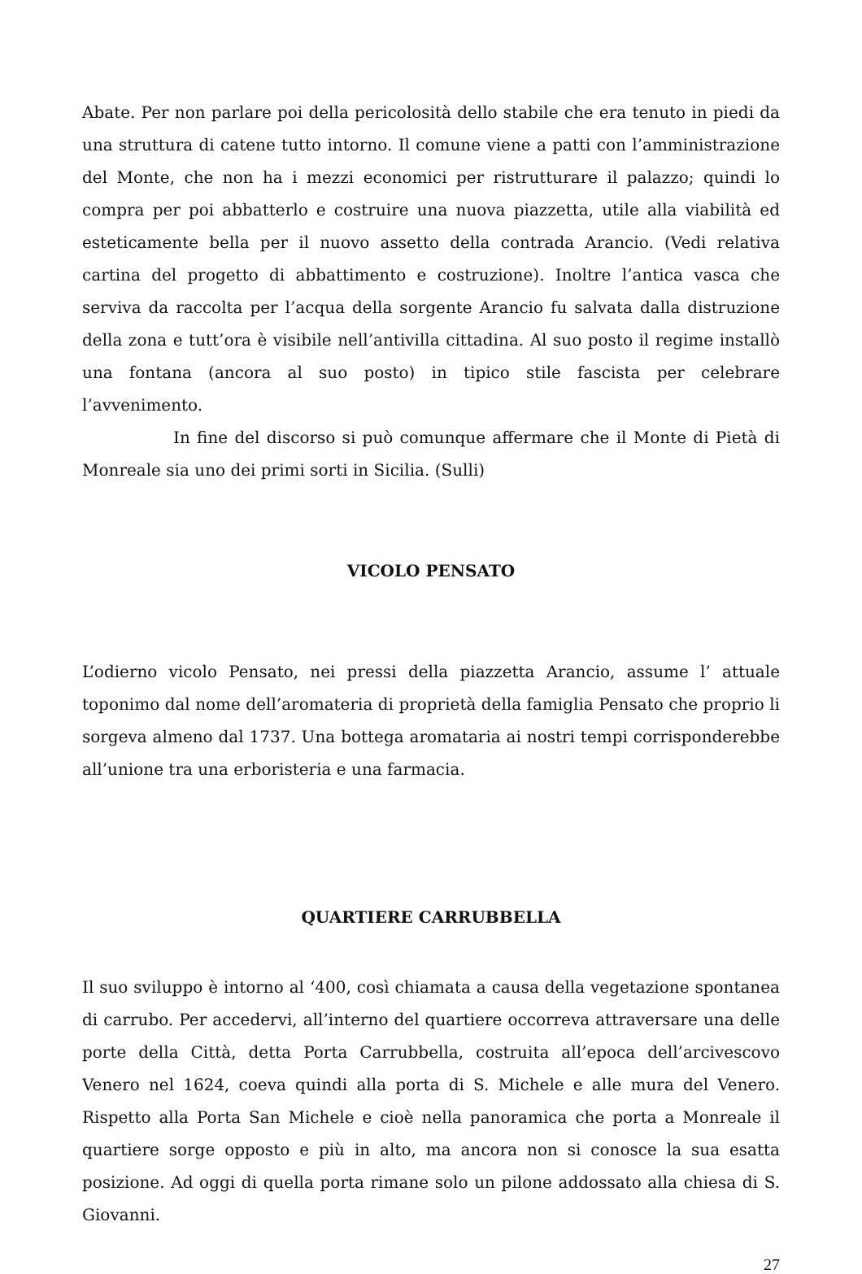Abate. Per non parlare poi della pericolosità dello stabile che era tenuto in piedi da una struttura di catene tutto intorno. Il comune viene a patti con l’amministrazione del Monte, che non ha i mezzi economici per ristrutturare il palazzo; quindi lo compra per poi abbatterlo e costruire una nuova piazzetta, utile alla viabilità ed esteticamente bella per il nuovo assetto della contrada Arancio. (Vedi relativa cartina del progetto di abbattimento e costruzione). Inoltre l’antica vasca che serviva da raccolta per l’acqua della sorgente Arancio fu salvata dalla distruzione della zona e tutt’ora è visibile nell’antivilla cittadina. Al suo posto il regime installò una fontana (ancora al suo posto) in tipico stile fascista per celebrare l’avvenimento.
In fine del discorso si può comunque affermare che il Monte di Pietà di Monreale sia uno dei primi sorti in Sicilia. (Sulli)
VICOLO PENSATO
L’odierno vicolo Pensato, nei pressi della piazzetta Arancio, assume l’ attuale toponimo dal nome dell’aromateria di proprietà della famiglia Pensato che proprio li sorgeva almeno dal 1737. Una bottega aromataria ai nostri tempi corrisponderebbe all’unione tra una erboristeria e una farmacia.
QUARTIERE CARRUBBELLA
Il suo sviluppo è intorno al ‘400, così chiamata a causa della vegetazione spontanea di carrubo. Per accedervi, all’interno del quartiere occorreva attraversare una delle porte della Città, detta Porta Carrubbella, costruita all’epoca dell’arcivescovo Venero nel 1624, coeva quindi alla porta di S. Michele e alle mura del Venero. Rispetto alla Porta San Michele e cioè nella panoramica che porta a Monreale il quartiere sorge opposto e più in alto, ma ancora non si conosce la sua esatta posizione. Ad oggi di quella porta rimane solo un pilone addossato alla chiesa di S. Giovanni.
27